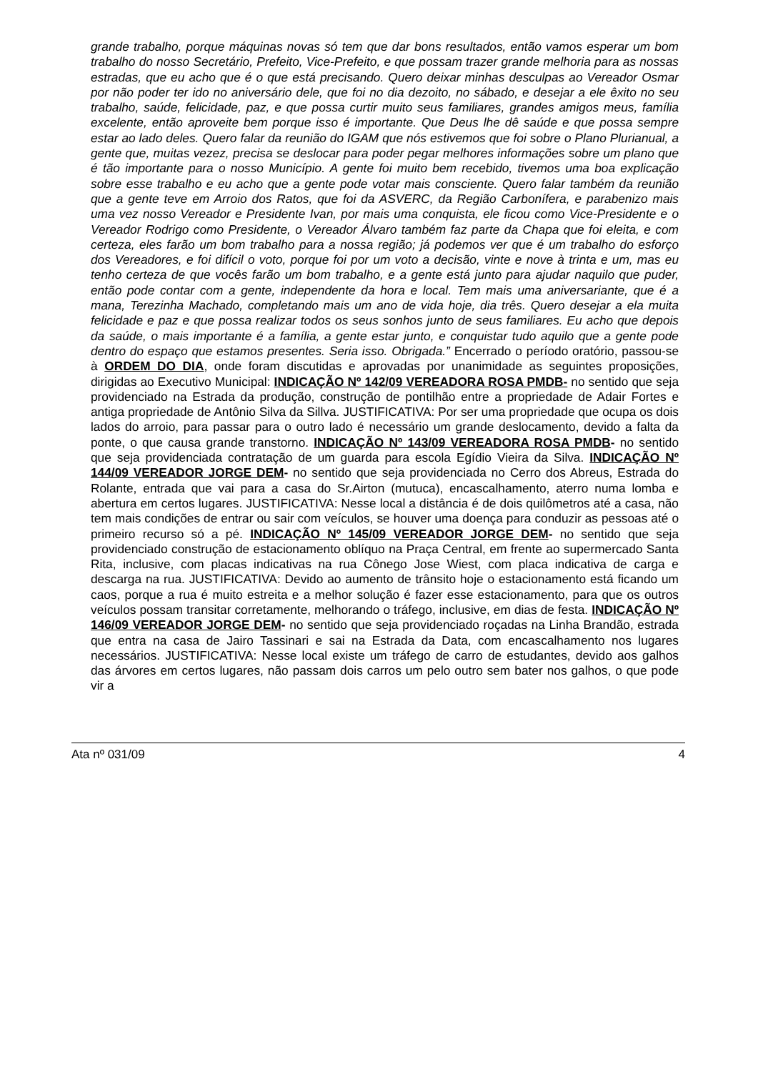grande trabalho, porque máquinas novas só tem que dar bons resultados, então vamos esperar um bom trabalho do nosso Secretário, Prefeito, Vice-Prefeito, e que possam trazer grande melhoria para as nossas estradas, que eu acho que é o que está precisando. Quero deixar minhas desculpas ao Vereador Osmar por não poder ter ido no aniversário dele, que foi no dia dezoito, no sábado, e desejar a ele êxito no seu trabalho, saúde, felicidade, paz, e que possa curtir muito seus familiares, grandes amigos meus, família excelente, então aproveite bem porque isso é importante. Que Deus lhe dê saúde e que possa sempre estar ao lado deles. Quero falar da reunião do IGAM que nós estivemos que foi sobre o Plano Plurianual, a gente que, muitas vezez, precisa se deslocar para poder pegar melhores informações sobre um plano que é tão importante para o nosso Município. A gente foi muito bem recebido, tivemos uma boa explicação sobre esse trabalho e eu acho que a gente pode votar mais consciente. Quero falar também da reunião que a gente teve em Arroio dos Ratos, que foi da ASVERC, da Região Carbonífera, e parabenizo mais uma vez nosso Vereador e Presidente Ivan, por mais uma conquista, ele ficou como Vice-Presidente e o Vereador Rodrigo como Presidente, o Vereador Álvaro também faz parte da Chapa que foi eleita, e com certeza, eles farão um bom trabalho para a nossa região; já podemos ver que é um trabalho do esforço dos Vereadores, e foi difícil o voto, porque foi por um voto a decisão, vinte e nove à trinta e um, mas eu tenho certeza de que vocês farão um bom trabalho, e a gente está junto para ajudar naquilo que puder, então pode contar com a gente, independente da hora e local. Tem mais uma aniversariante, que é a mana, Terezinha Machado, completando mais um ano de vida hoje, dia três. Quero desejar a ela muita felicidade e paz e que possa realizar todos os seus sonhos junto de seus familiares. Eu acho que depois da saúde, o mais importante é a família, a gente estar junto, e conquistar tudo aquilo que a gente pode dentro do espaço que estamos presentes. Seria isso. Obrigada.” Encerrado o período oratório, passou-se à ORDEM DO DIA, onde foram discutidas e aprovadas por unanimidade as seguintes proposições, dirigidas ao Executivo Municipal: INDICAÇÃO Nº 142/09 VEREADORA ROSA PMDB- no sentido que seja providenciado na Estrada da produção, construção de pontilhão entre a propriedade de Adair Fortes e antiga propriedade de Antônio Silva da Sillva. JUSTIFICATIVA: Por ser uma propriedade que ocupa os dois lados do arroio, para passar para o outro lado é necessário um grande deslocamento, devido a falta da ponte, o que causa grande transtorno. INDICAÇÃO Nº 143/09 VEREADORA ROSA PMDB- no sentido que seja providenciada contratação de um guarda para escola Egídio Vieira da Silva. INDICAÇÃO Nº 144/09 VEREADOR JORGE DEM- no sentido que seja providenciada no Cerro dos Abreus, Estrada do Rolante, entrada que vai para a casa do Sr.Airton (mutuca), encascalhamento, aterro numa lomba e abertura em certos lugares. JUSTIFICATIVA: Nesse local a distância é de dois quilômetros até a casa, não tem mais condições de entrar ou sair com veículos, se houver uma doença para conduzir as pessoas até o primeiro recurso só a pé. INDICAÇÃO Nº 145/09 VEREADOR JORGE DEM- no sentido que seja providenciado construção de estacionamento oblíquo na Praça Central, em frente ao supermercado Santa Rita, inclusive, com placas indicativas na rua Cônego Jose Wiest, com placa indicativa de carga e descarga na rua. JUSTIFICATIVA: Devido ao aumento de trânsito hoje o estacionamento está ficando um caos, porque a rua é muito estreita e a melhor solução é fazer esse estacionamento, para que os outros veículos possam transitar corretamente, melhorando o tráfego, inclusive, em dias de festa. INDICAÇÃO Nº 146/09 VEREADOR JORGE DEM- no sentido que seja providenciado roçadas na Linha Brandão, estrada que entra na casa de Jairo Tassinari e sai na Estrada da Data, com encascalhamento nos lugares necessários. JUSTIFICATIVA: Nesse local existe um tráfego de carro de estudantes, devido aos galhos das árvores em certos lugares, não passam dois carros um pelo outro sem bater nos galhos, o que pode vir a
Ata nº 031/09 4